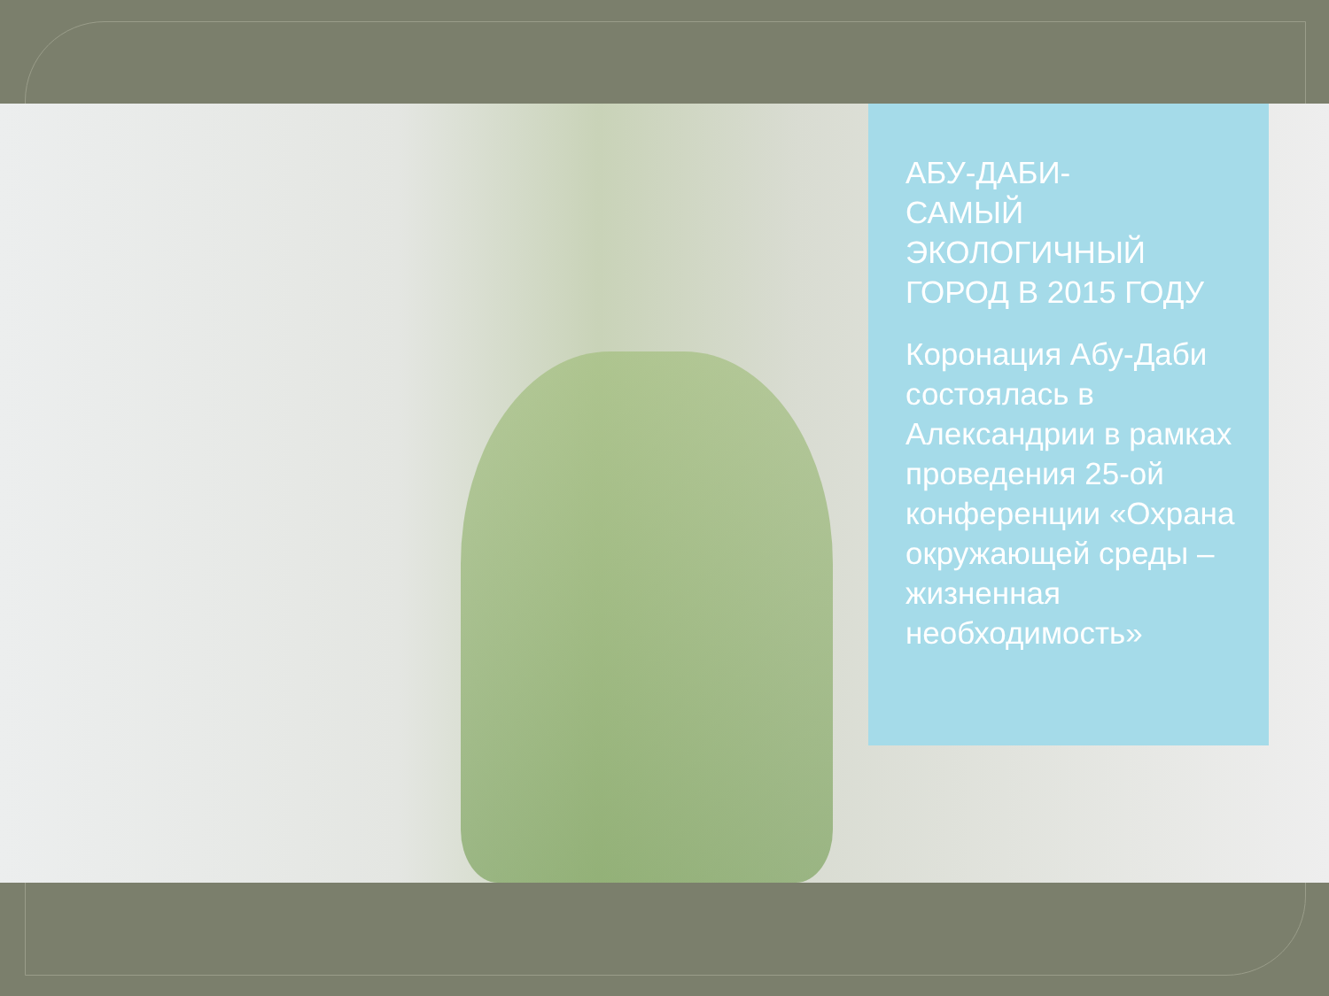АБУ-ДАБИ-
САМЫЙ
ЭКОЛОГИЧНЫЙ
ГОРОД В 2015 ГОДУ
Коронация Абу-Даби состоялась в Александрии в рамках проведения 25-ой конференции «Охрана окружающей среды – жизненная необходимость»